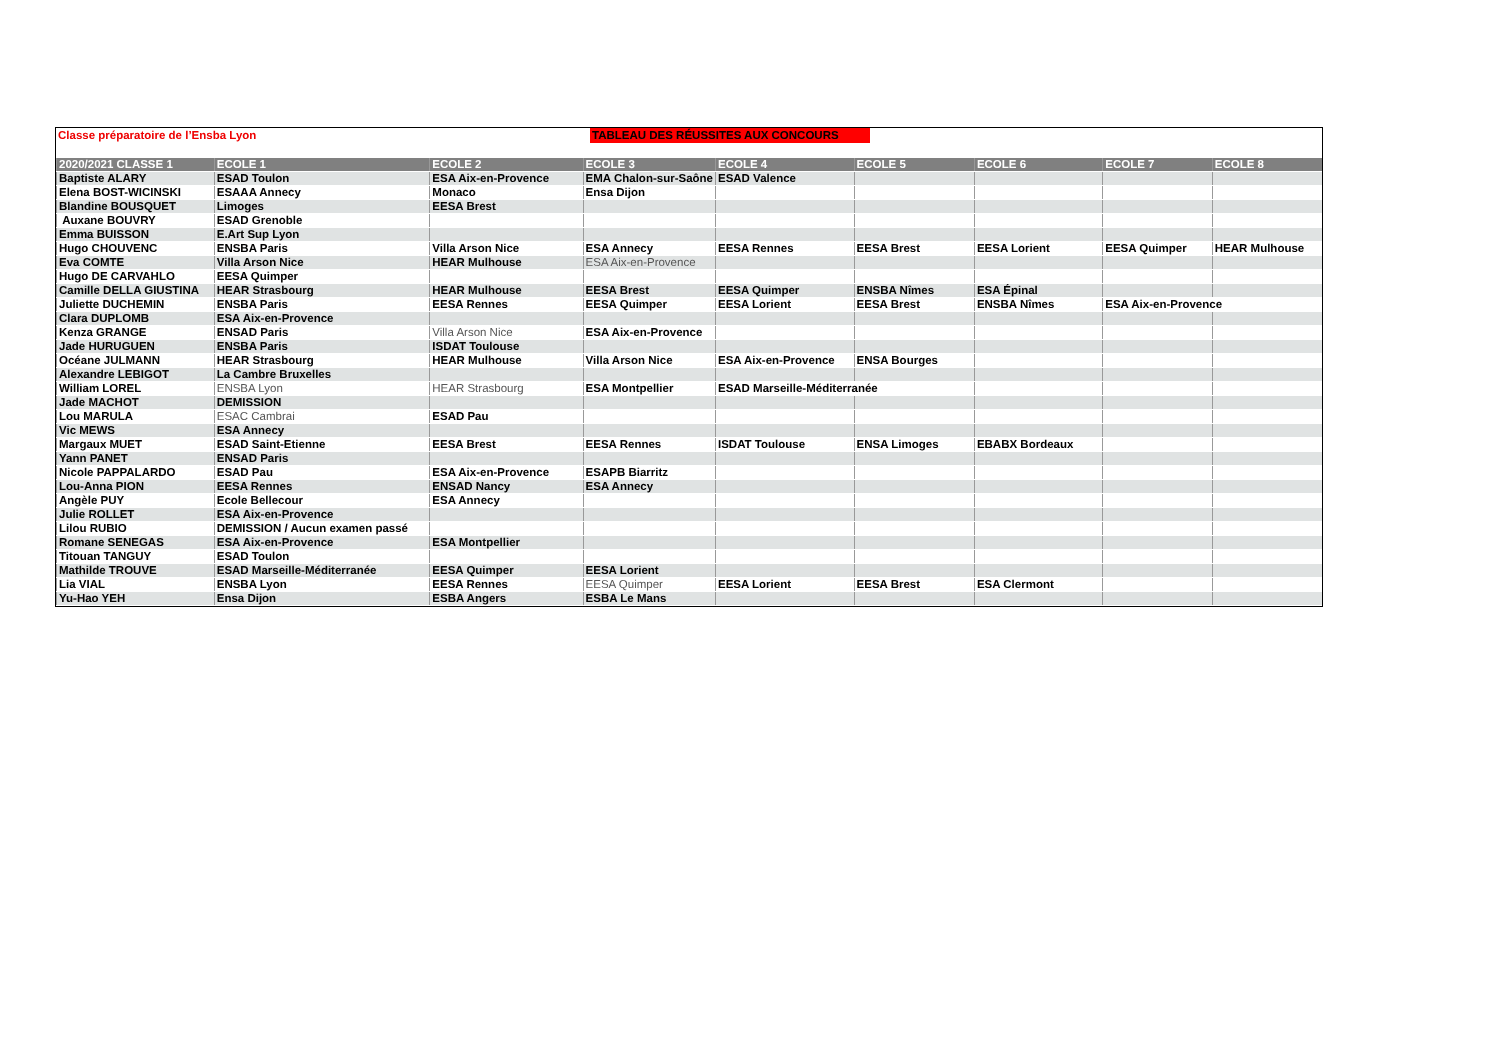Classe préparatoire de l’Ensba Lyon
TABLEAU DES RÉUSSITES AUX CONCOURS
| 2020/2021 CLASSE 1 | ECOLE 1 | ECOLE 2 | ECOLE 3 | ECOLE 4 | ECOLE 5 | ECOLE 6 | ECOLE 7 | ECOLE 8 |
| --- | --- | --- | --- | --- | --- | --- | --- | --- |
| Baptiste ALARY | ESAD Toulon | ESA Aix-en-Provence | EMA Chalon-sur-Saône | ESAD Valence | | | | |
| Elena BOST-WICINSKI | ESAAA Annecy | Monaco | Ensa Dijon | | | | | |
| Blandine BOUSQUET | Limoges | EESA Brest | | | | | | |
| Auxane BOUVRY | ESAD Grenoble | | | | | | | |
| Emma BUISSON | E.Art Sup Lyon | | | | | | | |
| Hugo CHOUVENC | ENSBA Paris | Villa Arson Nice | ESA Annecy | EESA Rennes | EESA Brest | EESA Lorient | EESA Quimper | HEAR Mulhouse |
| Eva COMTE | Villa Arson Nice | HEAR Mulhouse | ESA Aix-en-Provence | | | | | |
| Hugo DE CARVAHLO | EESA Quimper | | | | | | | |
| Camille DELLA GIUSTINA | HEAR Strasbourg | HEAR Mulhouse | EESA Brest | EESA Quimper | ENSBA Nîmes | ESA Épinal | | |
| Juliette DUCHEMIN | ENSBA Paris | EESA Rennes | EESA Quimper | EESA Lorient | EESA Brest | ENSBA Nîmes | ESA Aix-en-Provence | |
| Clara DUPLOMB | ESA Aix-en-Provence | | | | | | | |
| Kenza GRANGE | ENSAD Paris | Villa Arson Nice | ESA Aix-en-Provence | | | | | |
| Jade HURUGUEN | ENSBA Paris | ISDAT Toulouse | | | | | | |
| Océane JULMANN | HEAR Strasbourg | HEAR Mulhouse | Villa Arson Nice | ESA Aix-en-Provence | ENSA Bourges | | | |
| Alexandre LEBIGOT | La Cambre Bruxelles | | | | | | | |
| William LOREL | ENSBA Lyon | HEAR Strasbourg | ESA Montpellier | ESAD Marseille-Méditerranée | | | | |
| Jade MACHOT | DEMISSION | | | | | | | |
| Lou MARULA | ESAC Cambrai | ESAD Pau | | | | | | |
| Vic MEWS | ESA Annecy | | | | | | | |
| Margaux MUET | ESAD Saint-Etienne | EESA Brest | EESA Rennes | ISDAT Toulouse | ENSA Limoges | EBABX Bordeaux | | |
| Yann PANET | ENSAD Paris | | | | | | | |
| Nicole PAPPALARDO | ESAD Pau | ESA Aix-en-Provence | ESAPB Biarritz | | | | | |
| Lou-Anna PION | EESA Rennes | ENSAD Nancy | ESA Annecy | | | | | |
| Angèle PUY | Ecole Bellecour | ESA Annecy | | | | | | |
| Julie ROLLET | ESA Aix-en-Provence | | | | | | | |
| Lilou RUBIO | DEMISSION / Aucun examen passé | | | | | | | |
| Romane SENEGAS | ESA Aix-en-Provence | ESA Montpellier | | | | | | |
| Titouan TANGUY | ESAD Toulon | | | | | | | |
| Mathilde TROUVE | ESAD Marseille-Méditerranée | EESA Quimper | EESA Lorient | | | | | |
| Lia VIAL | ENSBA Lyon | EESA Rennes | EESA Quimper | EESA Lorient | EESA Brest | ESA Clermont | | |
| Yu-Hao YEH | Ensa Dijon | ESBA Angers | ESBA Le Mans | | | | | |